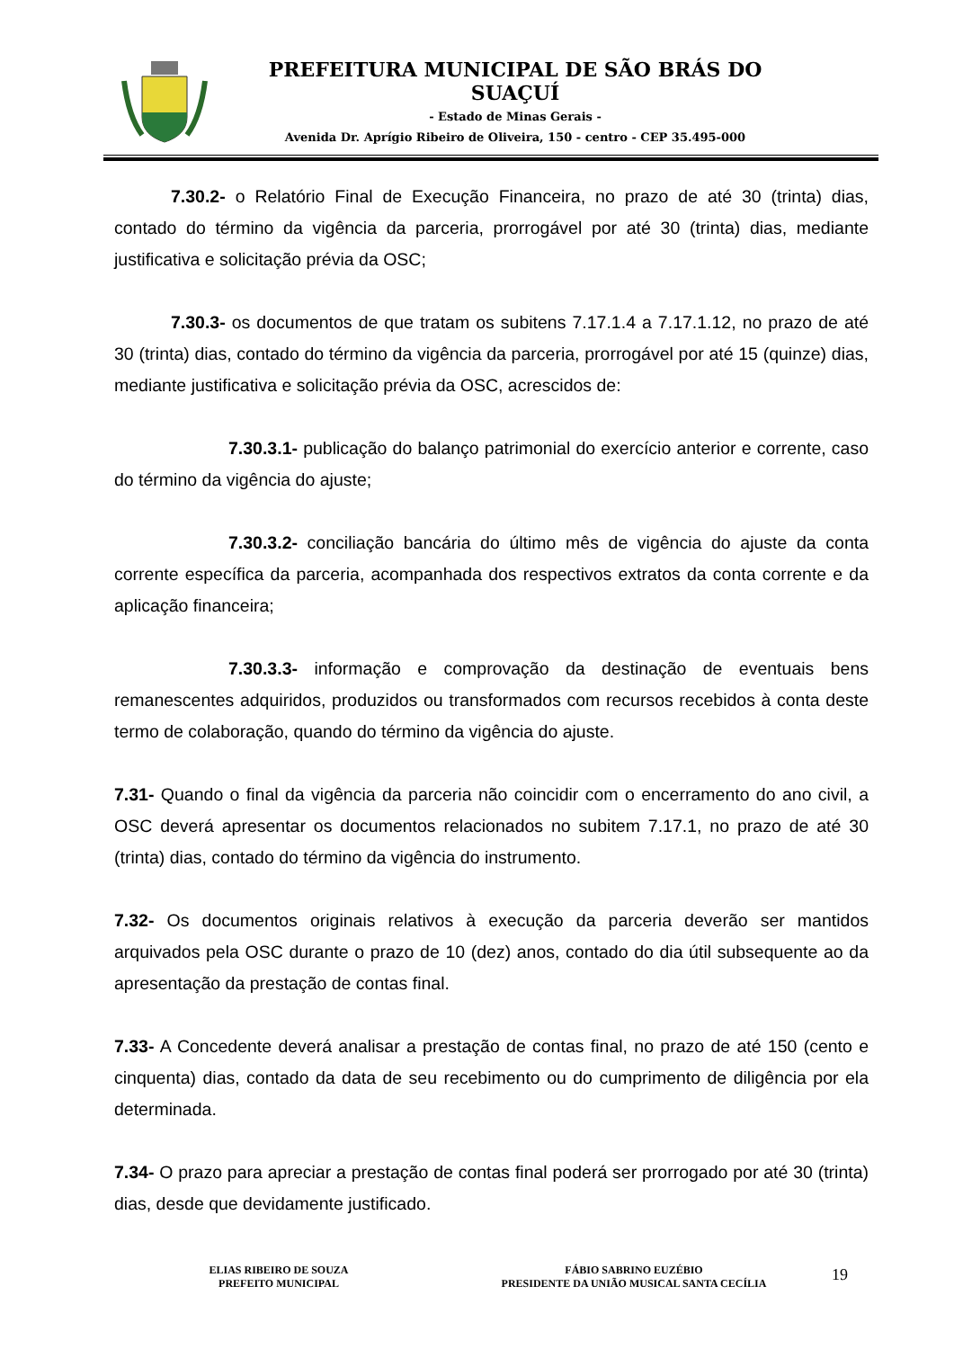PREFEITURA MUNICIPAL DE SÃO BRÁS DO SUAÇUÍ
- Estado de Minas Gerais -
Avenida Dr. Aprígio Ribeiro de Oliveira, 150 - centro - CEP 35.495-000
7.30.2- o Relatório Final de Execução Financeira, no prazo de até 30 (trinta) dias, contado do término da vigência da parceria, prorrogável por até 30 (trinta) dias, mediante justificativa e solicitação prévia da OSC;
7.30.3- os documentos de que tratam os subitens 7.17.1.4 a 7.17.1.12, no prazo de até 30 (trinta) dias, contado do término da vigência da parceria, prorrogável por até 15 (quinze) dias, mediante justificativa e solicitação prévia da OSC, acrescidos de:
7.30.3.1- publicação do balanço patrimonial do exercício anterior e corrente, caso do término da vigência do ajuste;
7.30.3.2- conciliação bancária do último mês de vigência do ajuste da conta corrente específica da parceria, acompanhada dos respectivos extratos da conta corrente e da aplicação financeira;
7.30.3.3- informação e comprovação da destinação de eventuais bens remanescentes adquiridos, produzidos ou transformados com recursos recebidos à conta deste termo de colaboração, quando do término da vigência do ajuste.
7.31- Quando o final da vigência da parceria não coincidir com o encerramento do ano civil, a OSC deverá apresentar os documentos relacionados no subitem 7.17.1, no prazo de até 30 (trinta) dias, contado do término da vigência do instrumento.
7.32- Os documentos originais relativos à execução da parceria deverão ser mantidos arquivados pela OSC durante o prazo de 10 (dez) anos, contado do dia útil subsequente ao da apresentação da prestação de contas final.
7.33- A Concedente deverá analisar a prestação de contas final, no prazo de até 150 (cento e cinquenta) dias, contado da data de seu recebimento ou do cumprimento de diligência por ela determinada.
7.34- O prazo para apreciar a prestação de contas final poderá ser prorrogado por até 30 (trinta) dias, desde que devidamente justificado.
ELIAS RIBEIRO DE SOUZA
PREFEITO MUNICIPAL
FÁBIO SABRINO EUZÉBIO
PRESIDENTE DA UNIÃO MUSICAL SANTA CECÍLIA
19